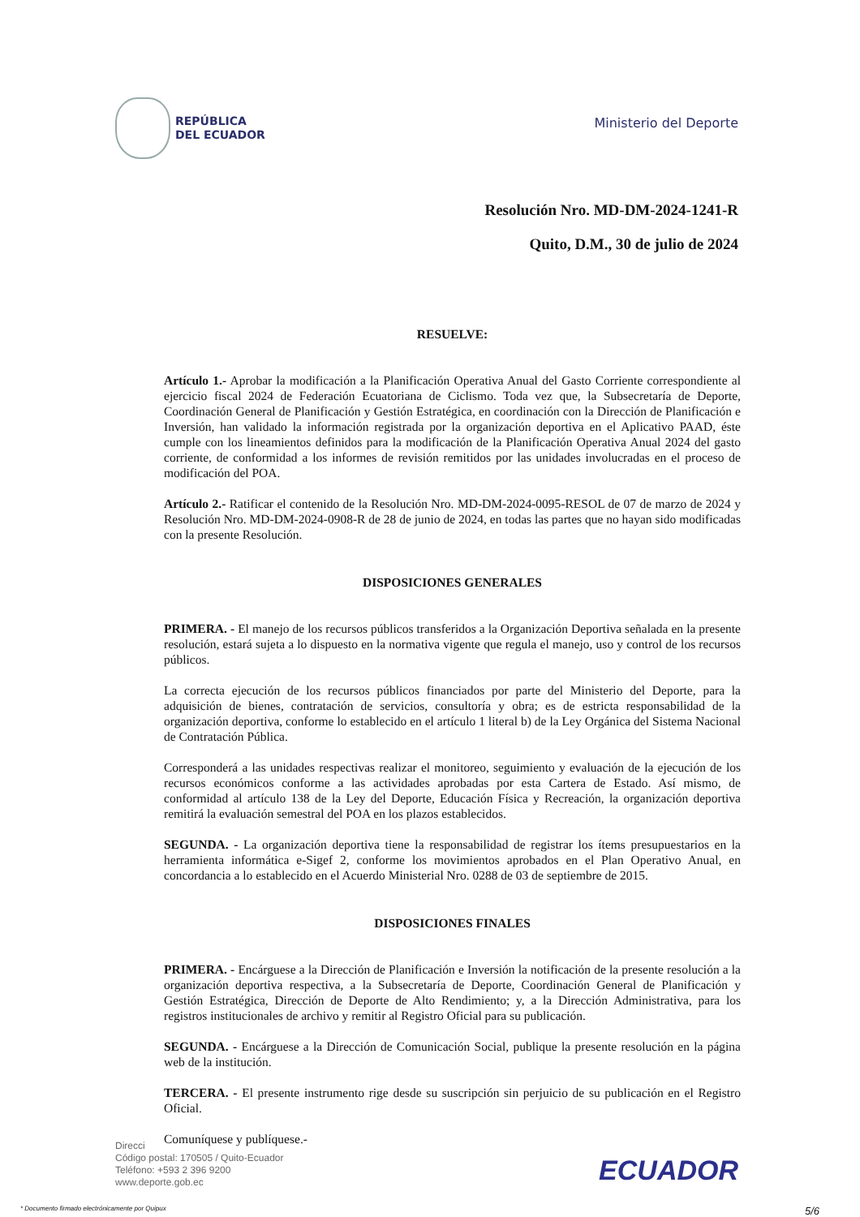REPÚBLICA
DEL ECUADOR
Ministerio del Deporte
Resolución Nro. MD-DM-2024-1241-R
Quito, D.M., 30 de julio de 2024
RESUELVE:
Artículo 1.- Aprobar la modificación a la Planificación Operativa Anual del Gasto Corriente correspondiente al ejercicio fiscal 2024 de Federación Ecuatoriana de Ciclismo. Toda vez que, la Subsecretaría de Deporte, Coordinación General de Planificación y Gestión Estratégica, en coordinación con la Dirección de Planificación e Inversión, han validado la información registrada por la organización deportiva en el Aplicativo PAAD, éste cumple con los lineamientos definidos para la modificación de la Planificación Operativa Anual 2024 del gasto corriente, de conformidad a los informes de revisión remitidos por las unidades involucradas en el proceso de modificación del POA.
Artículo 2.- Ratificar el contenido de la Resolución Nro. MD-DM-2024-0095-RESOL de 07 de marzo de 2024 y Resolución Nro. MD-DM-2024-0908-R de 28 de junio de 2024, en todas las partes que no hayan sido modificadas con la presente Resolución.
DISPOSICIONES GENERALES
PRIMERA. - El manejo de los recursos públicos transferidos a la Organización Deportiva señalada en la presente resolución, estará sujeta a lo dispuesto en la normativa vigente que regula el manejo, uso y control de los recursos públicos.
La correcta ejecución de los recursos públicos financiados por parte del Ministerio del Deporte, para la adquisición de bienes, contratación de servicios, consultoría y obra; es de estricta responsabilidad de la organización deportiva, conforme lo establecido en el artículo 1 literal b) de la Ley Orgánica del Sistema Nacional de Contratación Pública.
Corresponderá a las unidades respectivas realizar el monitoreo, seguimiento y evaluación de la ejecución de los recursos económicos conforme a las actividades aprobadas por esta Cartera de Estado. Así mismo, de conformidad al artículo 138 de la Ley del Deporte, Educación Física y Recreación, la organización deportiva remitirá la evaluación semestral del POA en los plazos establecidos.
SEGUNDA. - La organización deportiva tiene la responsabilidad de registrar los ítems presupuestarios en la herramienta informática e-Sigef 2, conforme los movimientos aprobados en el Plan Operativo Anual, en concordancia a lo establecido en el Acuerdo Ministerial Nro. 0288 de 03 de septiembre de 2015.
DISPOSICIONES FINALES
PRIMERA. - Encárguese a la Dirección de Planificación e Inversión la notificación de la presente resolución a la organización deportiva respectiva, a la Subsecretaría de Deporte, Coordinación General de Planificación y Gestión Estratégica, Dirección de Deporte de Alto Rendimiento; y, a la Dirección Administrativa, para los registros institucionales de archivo y remitir al Registro Oficial para su publicación.
SEGUNDA. - Encárguese a la Dirección de Comunicación Social, publique la presente resolución en la página web de la institución.
TERCERA. - El presente instrumento rige desde su suscripción sin perjuicio de su publicación en el Registro Oficial.
Comuníquese y publíquese.-
Direcci
Código postal: 170505 / Quito-Ecuador
Teléfono: +593 2 396 9200
www.deporte.gob.ec
ECUADOR
* Documento firmado electrónicamente por Quipux 5/6